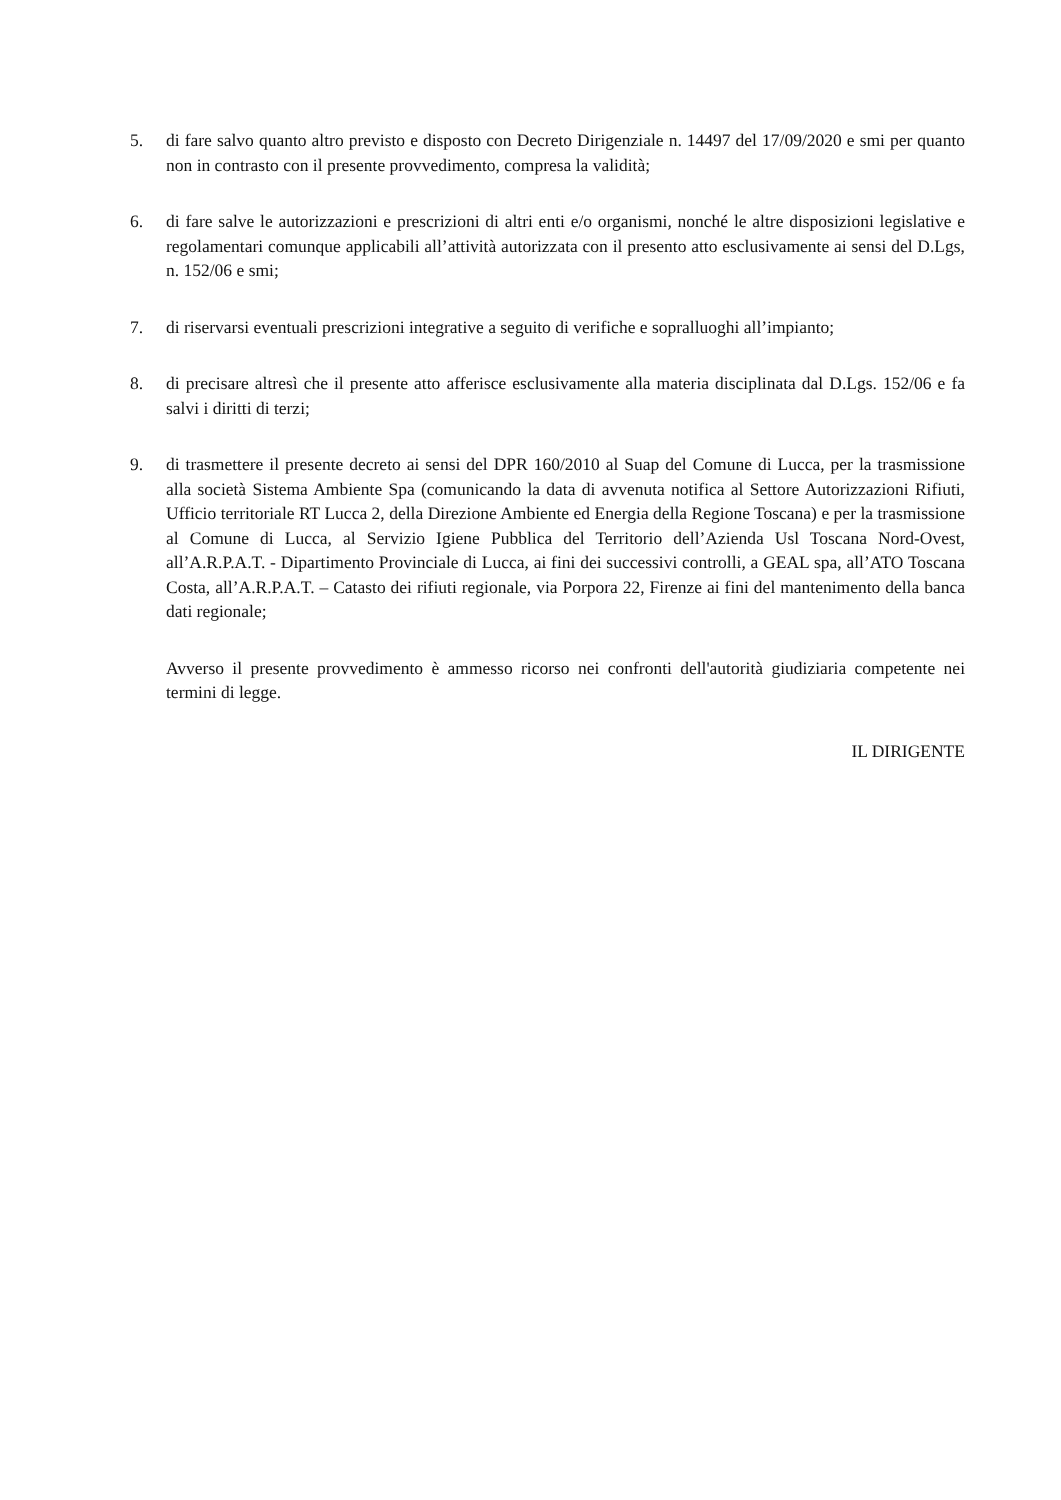5. di fare salvo quanto altro previsto e disposto con Decreto Dirigenziale n. 14497 del 17/09/2020 e smi per quanto non in contrasto con il presente provvedimento, compresa la validità;
6. di fare salve le autorizzazioni e prescrizioni di altri enti e/o organismi, nonché le altre disposizioni legislative e regolamentari comunque applicabili all’attività autorizzata con il presento atto esclusivamente ai sensi del D.Lgs, n. 152/06 e smi;
7. di riservarsi eventuali prescrizioni integrative a seguito di verifiche e sopralluoghi all’impianto;
8. di precisare altresì che il presente atto afferisce esclusivamente alla materia disciplinata dal D.Lgs. 152/06 e fa salvi i diritti di terzi;
9. di trasmettere il presente decreto ai sensi del DPR 160/2010 al Suap del Comune di Lucca, per la trasmissione alla società Sistema Ambiente Spa (comunicando la data di avvenuta notifica al Settore Autorizzazioni Rifiuti, Ufficio territoriale RT Lucca 2, della Direzione Ambiente ed Energia della Regione Toscana) e per la trasmissione al Comune di Lucca, al Servizio Igiene Pubblica del Territorio dell’Azienda Usl Toscana Nord-Ovest, all’A.R.P.A.T. - Dipartimento Provinciale di Lucca, ai fini dei successivi controlli, a GEAL spa, all’ATO Toscana Costa, all’A.R.P.A.T. – Catasto dei rifiuti regionale, via Porpora 22, Firenze ai fini del mantenimento della banca dati regionale;
Avverso il presente provvedimento è ammesso ricorso nei confronti dell'autorità giudiziaria competente nei termini di legge.
IL DIRIGENTE